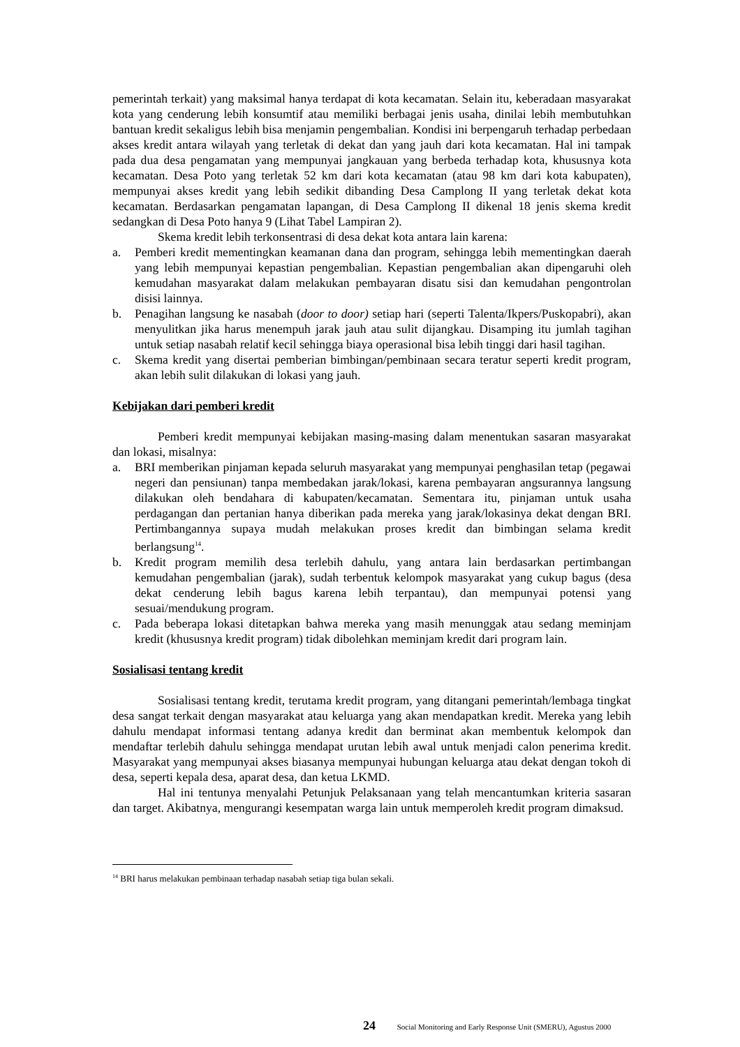pemerintah terkait) yang maksimal hanya terdapat di kota kecamatan. Selain itu, keberadaan masyarakat kota yang cenderung lebih konsumtif atau memiliki berbagai jenis usaha, dinilai lebih membutuhkan bantuan kredit sekaligus lebih bisa menjamin pengembalian. Kondisi ini berpengaruh terhadap perbedaan akses kredit antara wilayah yang terletak di dekat dan yang jauh dari kota kecamatan. Hal ini tampak pada dua desa pengamatan yang mempunyai jangkauan yang berbeda terhadap kota, khususnya kota kecamatan. Desa Poto yang terletak 52 km dari kota kecamatan (atau 98 km dari kota kabupaten), mempunyai akses kredit yang lebih sedikit dibanding Desa Camplong II yang terletak dekat kota kecamatan. Berdasarkan pengamatan lapangan, di Desa Camplong II dikenal 18 jenis skema kredit sedangkan di Desa Poto hanya 9 (Lihat Tabel Lampiran 2).
Skema kredit lebih terkonsentrasi di desa dekat kota antara lain karena:
a. Pemberi kredit mementingkan keamanan dana dan program, sehingga lebih mementingkan daerah yang lebih mempunyai kepastian pengembalian. Kepastian pengembalian akan dipengaruhi oleh kemudahan masyarakat dalam melakukan pembayaran disatu sisi dan kemudahan pengontrolan disisi lainnya.
b. Penagihan langsung ke nasabah (door to door) setiap hari (seperti Talenta/Ikpers/Puskopabri), akan menyulitkan jika harus menempuh jarak jauh atau sulit dijangkau. Disamping itu jumlah tagihan untuk setiap nasabah relatif kecil sehingga biaya operasional bisa lebih tinggi dari hasil tagihan.
c. Skema kredit yang disertai pemberian bimbingan/pembinaan secara teratur seperti kredit program, akan lebih sulit dilakukan di lokasi yang jauh.
Kebijakan dari pemberi kredit
Pemberi kredit mempunyai kebijakan masing-masing dalam menentukan sasaran masyarakat dan lokasi, misalnya:
a. BRI memberikan pinjaman kepada seluruh masyarakat yang mempunyai penghasilan tetap (pegawai negeri dan pensiunan) tanpa membedakan jarak/lokasi, karena pembayaran angsurannya langsung dilakukan oleh bendahara di kabupaten/kecamatan. Sementara itu, pinjaman untuk usaha perdagangan dan pertanian hanya diberikan pada mereka yang jarak/lokasinya dekat dengan BRI. Pertimbangannya supaya mudah melakukan proses kredit dan bimbingan selama kredit berlangsung<sup>14</sup>.
b. Kredit program memilih desa terlebih dahulu, yang antara lain berdasarkan pertimbangan kemudahan pengembalian (jarak), sudah terbentuk kelompok masyarakat yang cukup bagus (desa dekat cenderung lebih bagus karena lebih terpantau), dan mempunyai potensi yang sesuai/mendukung program.
c. Pada beberapa lokasi ditetapkan bahwa mereka yang masih menunggak atau sedang meminjam kredit (khususnya kredit program) tidak dibolehkan meminjam kredit dari program lain.
Sosialisasi tentang kredit
Sosialisasi tentang kredit, terutama kredit program, yang ditangani pemerintah/lembaga tingkat desa sangat terkait dengan masyarakat atau keluarga yang akan mendapatkan kredit. Mereka yang lebih dahulu mendapat informasi tentang adanya kredit dan berminat akan membentuk kelompok dan mendaftar terlebih dahulu sehingga mendapat urutan lebih awal untuk menjadi calon penerima kredit. Masyarakat yang mempunyai akses biasanya mempunyai hubungan keluarga atau dekat dengan tokoh di desa, seperti kepala desa, aparat desa, dan ketua LKMD.
Hal ini tentunya menyalahi Petunjuk Pelaksanaan yang telah mencantumkan kriteria sasaran dan target. Akibatnya, mengurangi kesempatan warga lain untuk memperoleh kredit program dimaksud.
<sup>14</sup> BRI harus melakukan pembinaan terhadap nasabah setiap tiga bulan sekali.
24 Social Monitoring and Early Response Unit (SMERU), Agustus 2000